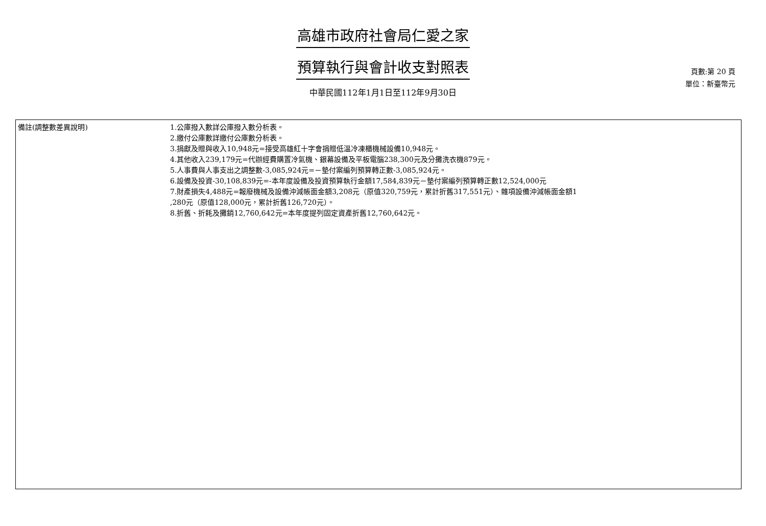高雄市政府社會局仁愛之家
預算執行與會計收支對照表
中華民國112年1月1日至112年9月30日
頁數:第 20 頁
單位：新臺幣元
| 備註(調整數差異說明) | 1.公庫撥入數詳公庫撥入數分析表。 2.繳付公庫數詳繳付公庫數分析表。 3.捐獻及贈與收入10,948元=接受高雄紅十字會捐贈低溫冷凍櫃機械設備10,948元。 4.其他收入239,179元=代辦經費購置冷氣機、銀幕設備及平板電腦238,300元及分攤洗衣機879元。 5.人事費與人事支出之調整數-3,085,924元=－墊付案編列預算轉正數-3,085,924元。 6.設備及投資-30,108,839元=-本年度設備及投資預算執行金額17,584,839元－墊付案編列預算轉正數12,524,000元 7.財產損失4,488元=報廢機械及設備沖減帳面金額3,208元（原值320,759元，累計折舊317,551元）、雜項設備沖減帳面金額1 ,280元（原值128,000元，累計折舊126,720元）。 8.折舊、折耗及攤銷12,760,642元=本年度提列固定資產折舊12,760,642元。 |